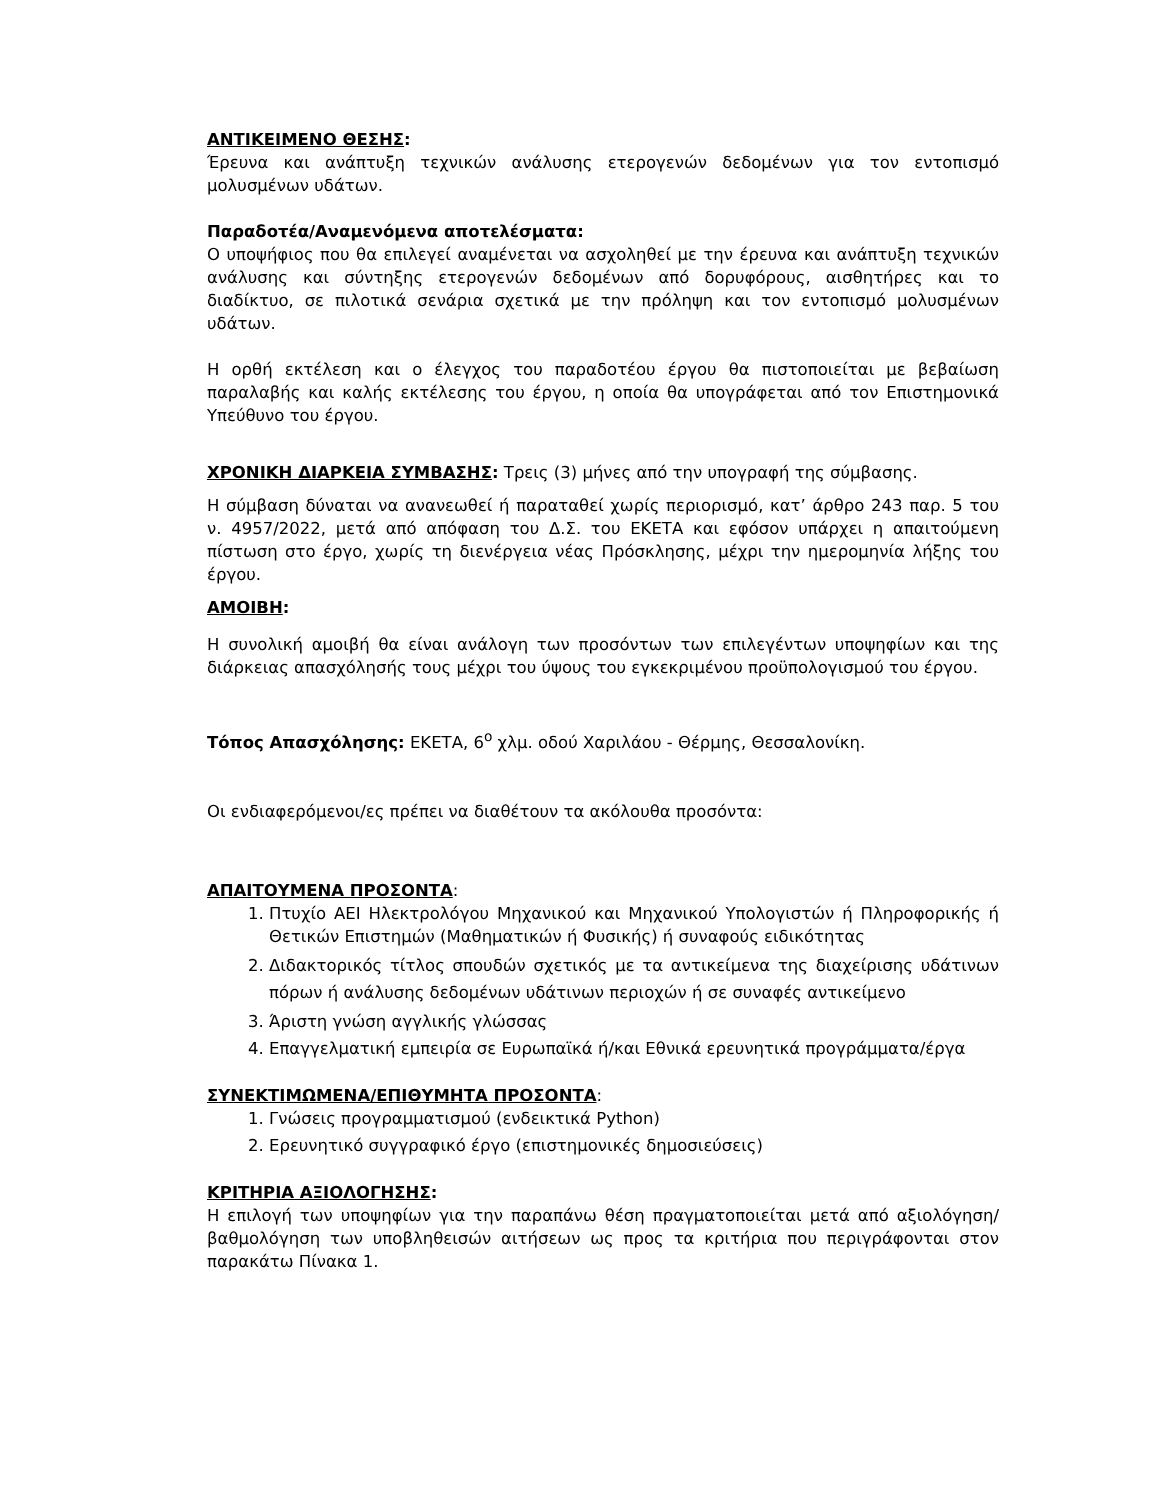ΑΝΤΙΚΕΙΜΕΝΟ ΘΕΣΗΣ:
Έρευνα και ανάπτυξη τεχνικών ανάλυσης ετερογενών δεδομένων για τον εντοπισμό μολυσμένων υδάτων.
Παραδοτέα/Αναμενόμενα αποτελέσματα:
Ο υποψήφιος που θα επιλεγεί αναμένεται να ασχοληθεί με την έρευνα και ανάπτυξη τεχνικών ανάλυσης και σύντηξης ετερογενών δεδομένων από δορυφόρους, αισθητήρες και το διαδίκτυο, σε πιλοτικά σενάρια σχετικά με την πρόληψη και τον εντοπισμό μολυσμένων υδάτων.
Η ορθή εκτέλεση και ο έλεγχος του παραδοτέου έργου θα πιστοποιείται με βεβαίωση παραλαβής και καλής εκτέλεσης του έργου, η οποία θα υπογράφεται από τον Επιστημονικά Υπεύθυνο του έργου.
ΧΡΟΝΙΚΗ ΔΙΑΡΚΕΙΑ ΣΥΜΒΑΣΗΣ: Τρεις (3) μήνες από την υπογραφή της σύμβασης.
Η σύμβαση δύναται να ανανεωθεί ή παραταθεί χωρίς περιορισμό, κατ’ άρθρο 243 παρ. 5 του ν. 4957/2022, μετά από απόφαση του Δ.Σ. του ΕΚΕΤΑ και εφόσον υπάρχει η απαιτούμενη πίστωση στο έργο, χωρίς τη διενέργεια νέας Πρόσκλησης, μέχρι την ημερομηνία λήξης του έργου.
ΑΜΟΙΒΗ:
Η συνολική αμοιβή θα είναι ανάλογη των προσόντων των επιλεγέντων υποψηφίων και της διάρκειας απασχόλησής τους μέχρι του ύψους του εγκεκριμένου προϋπολογισμού του έργου.
Τόπος Απασχόλησης: ΕΚΕΤΑ, 6<sup>ο</sup> χλμ. οδού Χαριλάου - Θέρμης, Θεσσαλονίκη.
Οι ενδιαφερόμενοι/ες πρέπει να διαθέτουν τα ακόλουθα προσόντα:
ΑΠΑΙΤΟΥΜΕΝΑ ΠΡΟΣΟΝΤΑ:
1. Πτυχίο ΑΕΙ Ηλεκτρολόγου Μηχανικού και Μηχανικού Υπολογιστών ή Πληροφορικής ή Θετικών Επιστημών (Μαθηματικών ή Φυσικής) ή συναφούς ειδικότητας
2. Διδακτορικός τίτλος σπουδών σχετικός με τα αντικείμενα της διαχείρισης υδάτινων πόρων ή ανάλυσης δεδομένων υδάτινων περιοχών ή σε συναφές αντικείμενο
3. Άριστη γνώση αγγλικής γλώσσας
4. Επαγγελματική εμπειρία σε Ευρωπαϊκά ή/και Εθνικά ερευνητικά προγράμματα/έργα
ΣΥΝΕΚΤΙΜΩΜΕΝΑ/ΕΠΙΘΥΜΗΤΑ ΠΡΟΣΟΝΤΑ:
1. Γνώσεις προγραμματισμού (ενδεικτικά Python)
2. Ερευνητικό συγγραφικό έργο (επιστημονικές δημοσιεύσεις)
ΚΡΙΤΗΡΙΑ ΑΞΙΟΛΟΓΗΣΗΣ:
Η επιλογή των υποψηφίων για την παραπάνω θέση πραγματοποιείται μετά από αξιολόγηση/ βαθμολόγηση των υποβληθεισών αιτήσεων ως προς τα κριτήρια που περιγράφονται στον παρακάτω Πίνακα 1.